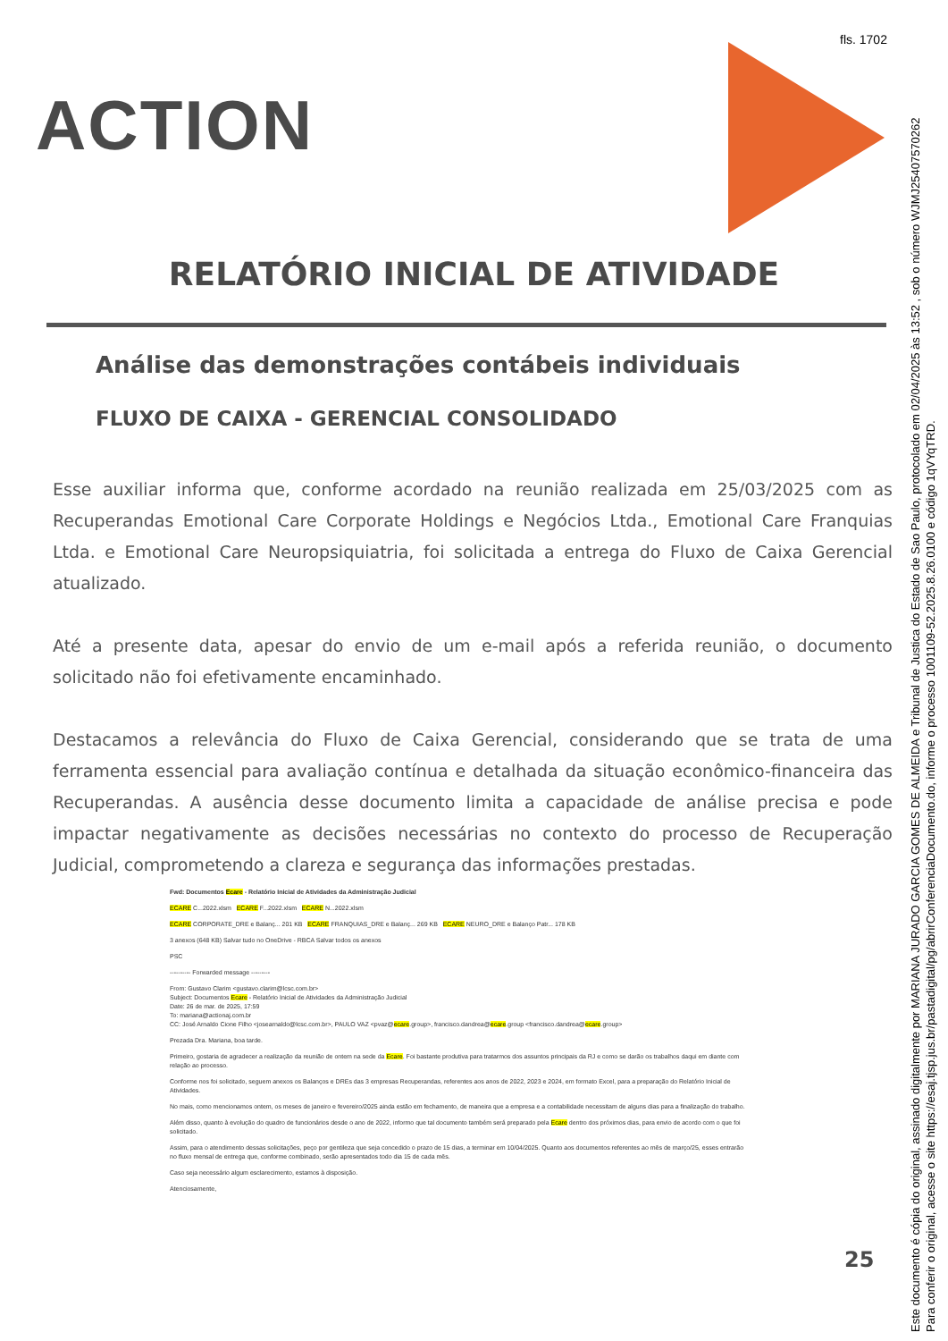fls. 1702
ACTION
RELATÓRIO INICIAL DE ATIVIDADE
Análise das demonstrações contábeis individuais
FLUXO DE CAIXA - GERENCIAL CONSOLIDADO
Esse auxiliar informa que, conforme acordado na reunião realizada em 25/03/2025 com as Recuperandas Emotional Care Corporate Holdings e Negócios Ltda., Emotional Care Franquias Ltda. e Emotional Care Neuropsiquiatria, foi solicitada a entrega do Fluxo de Caixa Gerencial atualizado.
Até a presente data, apesar do envio de um e-mail após a referida reunião, o documento solicitado não foi efetivamente encaminhado.
Destacamos a relevância do Fluxo de Caixa Gerencial, considerando que se trata de uma ferramenta essencial para avaliação contínua e detalhada da situação econômico-financeira das Recuperandas. A ausência desse documento limita a capacidade de análise precisa e pode impactar negativamente as decisões necessárias no contexto do processo de Recuperação Judicial, comprometendo a clareza e segurança das informações prestadas.
Fwd: Documentos Ecare - Relatório Inicial de Atividades da Administração Judicial
ECARE C...2022.xlsm ECARE F...2022.xlsm ECARE N...2022.xlsm
ECARE CORPORATE_DRE e Balanç... 201 KB ECARE FRANQUIAS_DRE e Balanç... 269 KB ECARE NEURO_DRE e Balanço Patr... 178 KB
3 anexos (648 KB) Salvar tudo no OneDrive - RBCA Salvar todos os anexos
PSC
---------- Forwarded message ---------
From: Gustavo Clarim <gustavo.clarim@lcsc.com.br>
Subject: Documentos Ecare - Relatório Inicial de Atividades da Administração Judicial
Date: 26 de mar. de 2025, 17:59
To: mariana@actionaj.com.br
CC: José Arnaldo Cione Filho <josearnaldo@lcsc.com.br>, PAULO VAZ <pvaz@ecare.group>, francisco.dandrea@ecare.group <francisco.dandrea@ecare.group>
Prezada Dra. Mariana, boa tarde.
Primeiro, gostaria de agradecer a realização da reunião de ontem na sede da Ecare. Foi bastante produtiva para tratarmos dos assuntos principais da RJ e como se darão os trabalhos daqui em diante com relação ao processo.
Conforme nos foi solicitado, seguem anexos os Balanços e DREs das 3 empresas Recuperandas, referentes aos anos de 2022, 2023 e 2024, em formato Excel, para a preparação do Relatório Inicial de Atividades.
No mais, como mencionamos ontem, os meses de janeiro e fevereiro/2025 ainda estão em fechamento, de maneira que a empresa e a contabilidade necessitam de alguns dias para a finalização do trabalho.
Além disso, quanto à evolução do quadro de funcionários desde o ano de 2022, informo que tal documento também será preparado pela Ecare dentro dos próximos dias, para envio de acordo com o que foi solicitado.
Assim, para o atendimento dessas solicitações, peço por gentileza que seja concedido o prazo de 15 dias, a terminar em 10/04/2025. Quanto aos documentos referentes ao mês de março/25, esses entrarão no fluxo mensal de entrega que, conforme combinado, serão apresentados todo dia 15 de cada mês.
Caso seja necessário algum esclarecimento, estamos à disposição.
Atenciosamente,
25
Este documento é cópia do original, assinado digitalmente por MARIANA JURADO GARCIA GOMES DE ALMEIDA e Tribunal de Justica do Estado de Sao Paulo, protocolado em 02/04/2025 às 13:52 , sob o número WJMJ25407570262
Para conferir o original, acesse o site https://esaj.tjsp.jus.br/pastadigital/pg/abrirConferenciaDocumento.do, informe o processo 1001109-52.2025.8.26.0100 e código 1qVYqTRD.